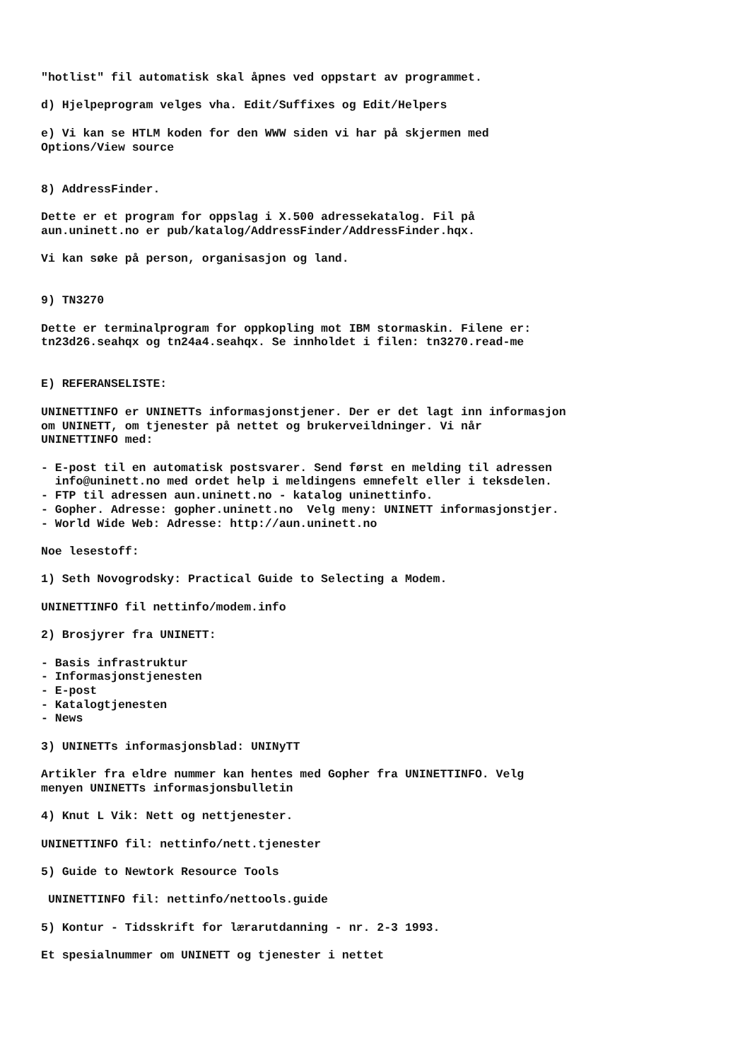"hotlist" fil automatisk skal åpnes ved oppstart av programmet. d) Hjelpeprogram velges vha. Edit/Suffixes og Edit/Helpers e) Vi kan se HTLM koden for den WWW siden vi har på skjermen med Options/View source 8) AddressFinder. Dette er et program for oppslag i X.500 adressekatalog. Fil på aun.uninett.no er pub/katalog/AddressFinder/AddressFinder.hqx. Vi kan søke på person, organisasjon og land. 9) TN3270 Dette er terminalprogram for oppkopling mot IBM stormaskin. Filene er: tn23d26.seahqx og tn24a4.seahqx. Se innholdet i filen: tn3270.read-me E) REFERANSELISTE: UNINETTINFO er UNINETTs informasjonstjener. Der er det lagt inn informasjon om UNINETT, om tjenester på nettet og brukerveildninger. Vi når UNINETTINFO med: - E-post til en automatisk postsvarer. Send først en melding til adressen info@uninett.no med ordet help i meldingens emnefelt eller i teksdelen. - FTP til adressen aun.uninett.no - katalog uninettinfo. - Gopher. Adresse: gopher.uninett.no Velg meny: UNINETT informasjonstjer. - World Wide Web: Adresse: http://aun.uninett.no Noe lesestoff: 1) Seth Novogrodsky: Practical Guide to Selecting a Modem. UNINETTINFO fil nettinfo/modem.info 2) Brosjyrer fra UNINETT: - Basis infrastruktur - Informasjonstjenesten - E-post - Katalogtjenesten - News 3) UNINETTs informasjonsblad: UNINyTT Artikler fra eldre nummer kan hentes med Gopher fra UNINETTINFO. Velg menyen UNINETTs informasjonsbulletin 4) Knut L Vik: Nett og nettjenester. UNINETTINFO fil: nettinfo/nett.tjenester 5) Guide to Newtork Resource Tools UNINETTINFO fil: nettinfo/nettools.guide 5) Kontur - Tidsskrift for lærarutdanning - nr. 2-3 1993. Et spesialnummer om UNINETT og tjenester i nettet